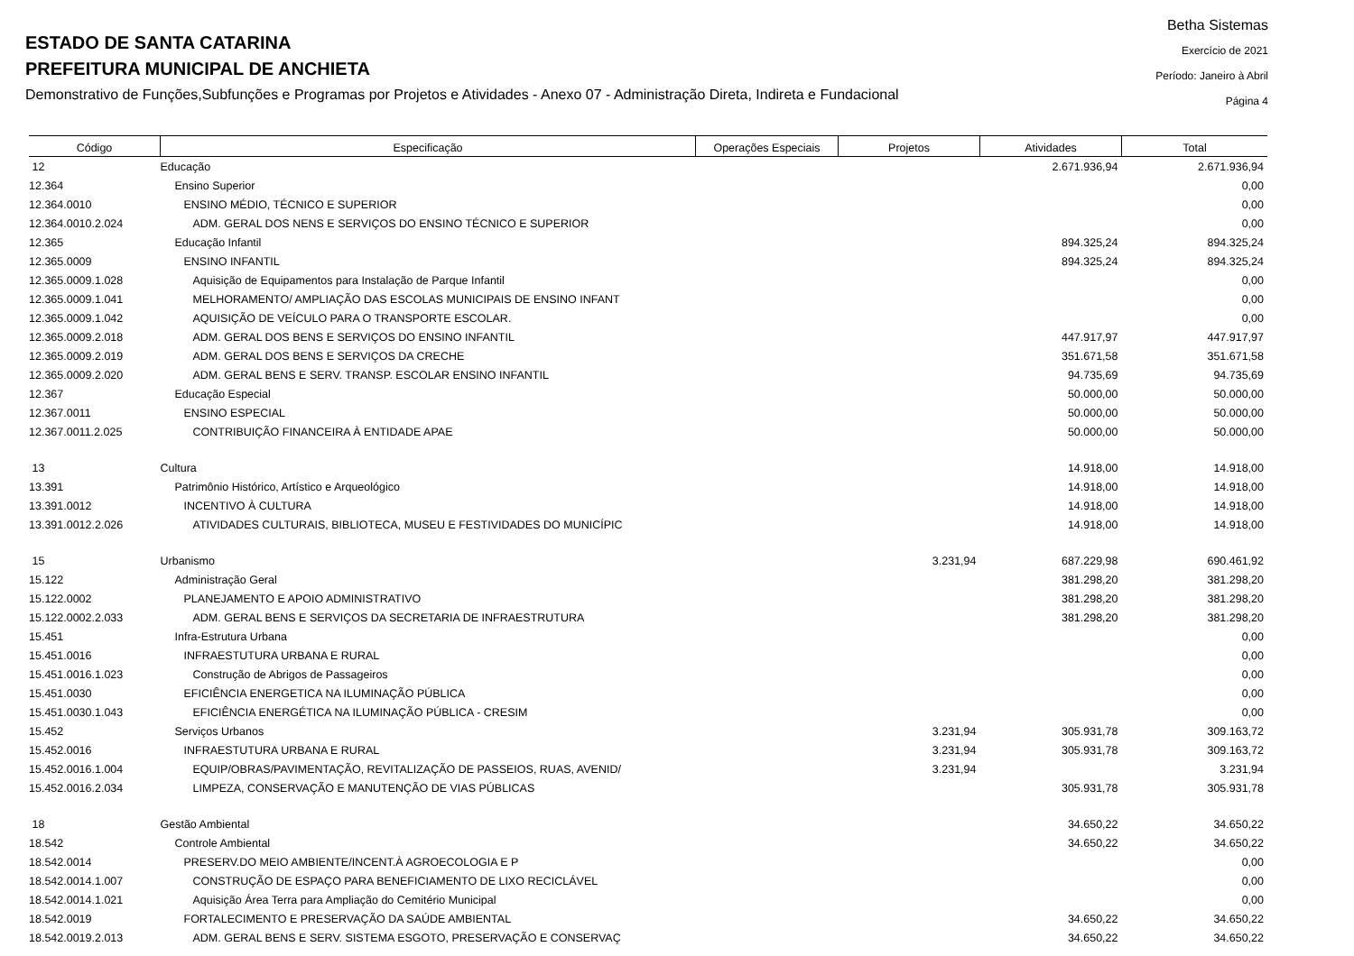ESTADO DE SANTA CATARINA
PREFEITURA MUNICIPAL DE ANCHIETA
Demonstrativo de Funções,Subfunções e Programas por Projetos e Atividades - Anexo 07 - Administração Direta, Indireta e Fundacional
Betha Sistemas
Exercício de 2021
Período: Janeiro à Abril
Página 4
| Código | Especificação | Operações Especiais | Projetos | Atividades | Total |
| --- | --- | --- | --- | --- | --- |
| 12 | Educação | | | 2.671.936,94 | 2.671.936,94 |
| 12.364 | Ensino Superior | | | | 0,00 |
| 12.364.0010 | ENSINO MÉDIO, TÉCNICO E SUPERIOR | | | | 0,00 |
| 12.364.0010.2.024 | ADM. GERAL DOS NENS E SERVIÇOS DO ENSINO TÉCNICO E SUPERIOR | | | | 0,00 |
| 12.365 | Educação Infantil | | | 894.325,24 | 894.325,24 |
| 12.365.0009 | ENSINO INFANTIL | | | 894.325,24 | 894.325,24 |
| 12.365.0009.1.028 | Aquisição de Equipamentos para Instalação de Parque Infantil | | | | 0,00 |
| 12.365.0009.1.041 | MELHORAMENTO/ AMPLIAÇÃO DAS ESCOLAS MUNICIPAIS DE ENSINO INFANT | | | | 0,00 |
| 12.365.0009.1.042 | AQUISIÇÃO DE VEÍCULO PARA O TRANSPORTE ESCOLAR. | | | | 0,00 |
| 12.365.0009.2.018 | ADM. GERAL DOS BENS E SERVIÇOS DO ENSINO INFANTIL | | | 447.917,97 | 447.917,97 |
| 12.365.0009.2.019 | ADM. GERAL DOS BENS E SERVIÇOS DA CRECHE | | | 351.671,58 | 351.671,58 |
| 12.365.0009.2.020 | ADM. GERAL BENS E SERV. TRANSP. ESCOLAR ENSINO INFANTIL | | | 94.735,69 | 94.735,69 |
| 12.367 | Educação Especial | | | 50.000,00 | 50.000,00 |
| 12.367.0011 | ENSINO ESPECIAL | | | 50.000,00 | 50.000,00 |
| 12.367.0011.2.025 | CONTRIBUIÇÃO FINANCEIRA À ENTIDADE APAE | | | 50.000,00 | 50.000,00 |
| 13 | Cultura | | | 14.918,00 | 14.918,00 |
| 13.391 | Patrimônio Histórico, Artístico e Arqueológico | | | 14.918,00 | 14.918,00 |
| 13.391.0012 | INCENTIVO À CULTURA | | | 14.918,00 | 14.918,00 |
| 13.391.0012.2.026 | ATIVIDADES CULTURAIS, BIBLIOTECA, MUSEU E FESTIVIDADES DO MUNICÍPIC | | | 14.918,00 | 14.918,00 |
| 15 | Urbanismo | | 3.231,94 | 687.229,98 | 690.461,92 |
| 15.122 | Administração Geral | | | 381.298,20 | 381.298,20 |
| 15.122.0002 | PLANEJAMENTO E APOIO ADMINISTRATIVO | | | 381.298,20 | 381.298,20 |
| 15.122.0002.2.033 | ADM. GERAL BENS E SERVIÇOS DA SECRETARIA DE INFRAESTRUTURA | | | 381.298,20 | 381.298,20 |
| 15.451 | Infra-Estrutura Urbana | | | | 0,00 |
| 15.451.0016 | INFRAESTUTURA URBANA E RURAL | | | | 0,00 |
| 15.451.0016.1.023 | Construção de Abrigos de Passageiros | | | | 0,00 |
| 15.451.0030 | EFICIÊNCIA ENERGETICA NA ILUMINAÇÃO PÚBLICA | | | | 0,00 |
| 15.451.0030.1.043 | EFICIÊNCIA ENERGÉTICA NA ILUMINAÇÃO PÚBLICA - CRESIM | | | | 0,00 |
| 15.452 | Serviços Urbanos | | 3.231,94 | 305.931,78 | 309.163,72 |
| 15.452.0016 | INFRAESTUTURA URBANA E RURAL | | 3.231,94 | 305.931,78 | 309.163,72 |
| 15.452.0016.1.004 | EQUIP/OBRAS/PAVIMENTAÇÃO, REVITALIZAÇÃO DE PASSEIOS, RUAS, AVENID/ | | 3.231,94 | | 3.231,94 |
| 15.452.0016.2.034 | LIMPEZA, CONSERVAÇÃO E MANUTENÇÃO DE VIAS PÚBLICAS | | | 305.931,78 | 305.931,78 |
| 18 | Gestão Ambiental | | | 34.650,22 | 34.650,22 |
| 18.542 | Controle Ambiental | | | 34.650,22 | 34.650,22 |
| 18.542.0014 | PRESERV.DO MEIO AMBIENTE/INCENT.À AGROECOLOGIA E P | | | | 0,00 |
| 18.542.0014.1.007 | CONSTRUÇÃO DE ESPAÇO PARA BENEFICIAMENTO DE LIXO RECICLÁVEL | | | | 0,00 |
| 18.542.0014.1.021 | Aquisição Área Terra para Ampliação do Cemitério Municipal | | | | 0,00 |
| 18.542.0019 | FORTALECIMENTO E PRESERVAÇÃO DA SAÚDE AMBIENTAL | | | 34.650,22 | 34.650,22 |
| 18.542.0019.2.013 | ADM. GERAL BENS E SERV. SISTEMA ESGOTO, PRESERVAÇÃO E CONSERVAÇ | | | 34.650,22 | 34.650,22 |